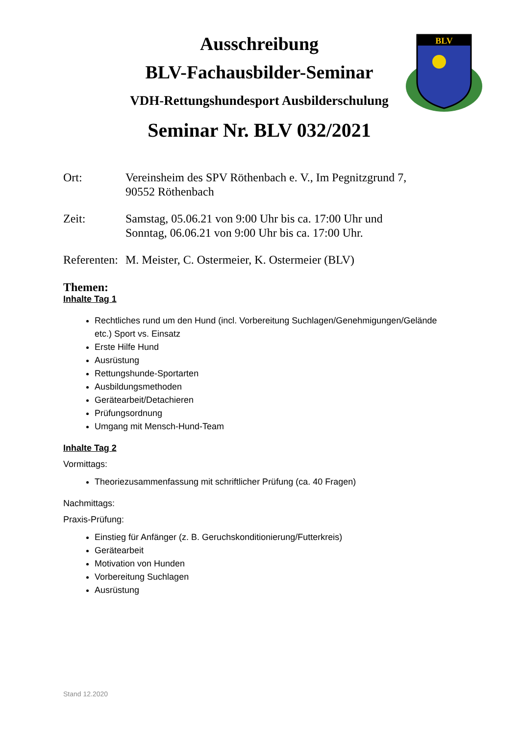BLV
Ausschreibung
BLV-Fachausbilder-Seminar
VDH-Rettungshundesport Ausbilderschulung
Seminar Nr. BLV 032/2021
Ort: Vereinsheim des SPV Röthenbach e. V., Im Pegnitzgrund 7,
90552 Röthenbach
Zeit: Samstag, 05.06.21 von 9:00 Uhr bis ca. 17:00 Uhr und
Sonntag, 06.06.21 von 9:00 Uhr bis ca. 17:00 Uhr.
Referenten:
M. Meister, C. Ostermeier, K. Ostermeier (BLV)
Themen:
Inhalte Tag 1
Rechtliches rund um den Hund (incl. Vorbereitung Suchlagen/Genehmigungen/Gelände etc.) Sport vs. Einsatz
Erste Hilfe Hund
Ausrüstung
Rettungshunde-Sportarten
Ausbildungsmethoden
Gerätearbeit/Detachieren
Prüfungsordnung
Umgang mit Mensch-Hund-Team
Inhalte Tag 2
Vormittags:
Theoriezusammenfassung mit schriftlicher Prüfung (ca. 40 Fragen)
Nachmittags:
Praxis-Prüfung:
Einstieg für Anfänger (z. B. Geruchskonditionierung/Futterkreis)
Gerätearbeit
Motivation von Hunden
Vorbereitung Suchlagen
Ausrüstung
Stand 12.2020